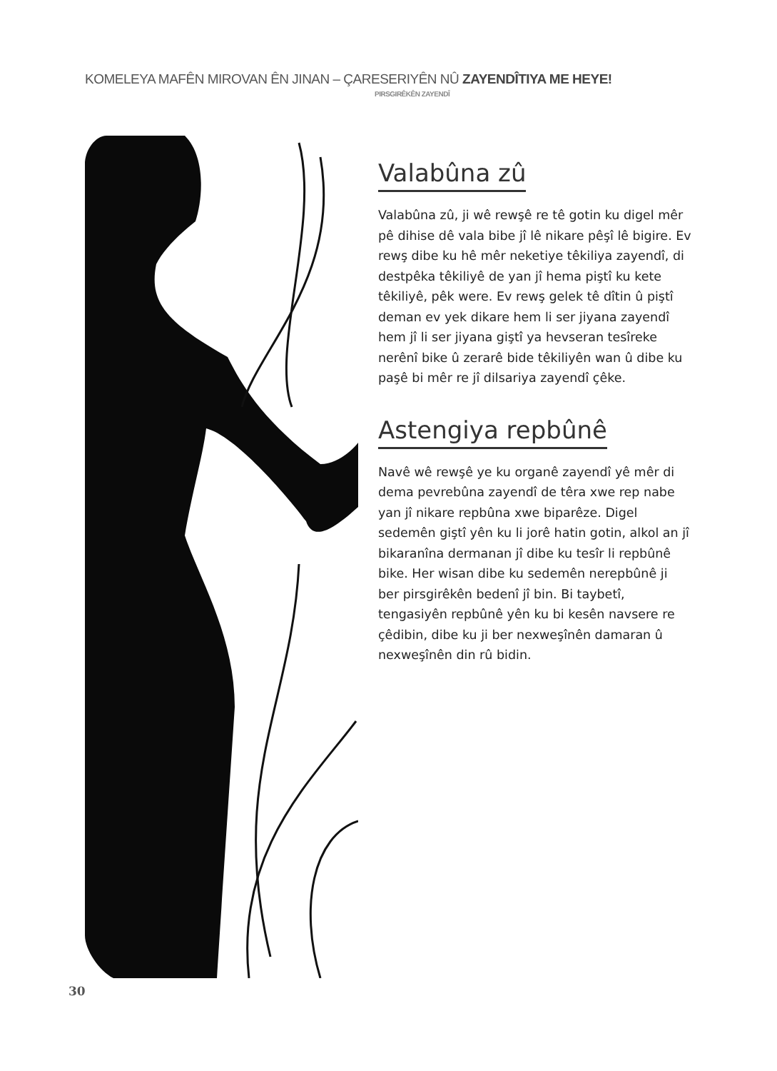KOMELEYA MAFÊN MIROVAN ÊN JINAN – ÇARESERIYÊN NÛ ZAYENDÎTIYA ME HEYE!
PIRSGIRÊKÊN ZAYENDÎ
Valabûna zû
Valabûna zû, ji wê rewşê re tê gotin ku digel mêr pê dihise dê vala bibe jî lê nikare pêşî lê bigire. Ev rewş dibe ku hê mêr neketiye têkiliya zayendî, di destpêka têkiliyê de yan jî hema piştî ku kete têkiliyê, pêk were. Ev rewş gelek tê dîtin û piştî deman ev yek dikare hem li ser jiyana zayendî hem jî li ser jiyana giştî ya hevseran tesîreke nerênî bike û zerarê bide têkiliyên wan û dibe ku paşê bi mêr re jî dilsariya zayendî çêke.
Astengiya repbûnê
Navê wê rewşê ye ku organê zayendî yê mêr di dema pevrebûna zayendî de têra xwe rep nabe yan jî nikare repbûna xwe biparêze. Digel sedemên giştî yên ku li jorê hatin gotin, alkol an jî bikaranîna dermanan jî dibe ku tesîr li repbûnê bike. Her wisan dibe ku sedemên nerepbûnê ji ber pirsgirêkên bedenî jî bin. Bi taybetî, tengasiyên repbûnê yên ku bi kesên navsere re çêdibin, dibe ku ji ber nexweşînên damaran û nexweşînên din rû bidin.
30